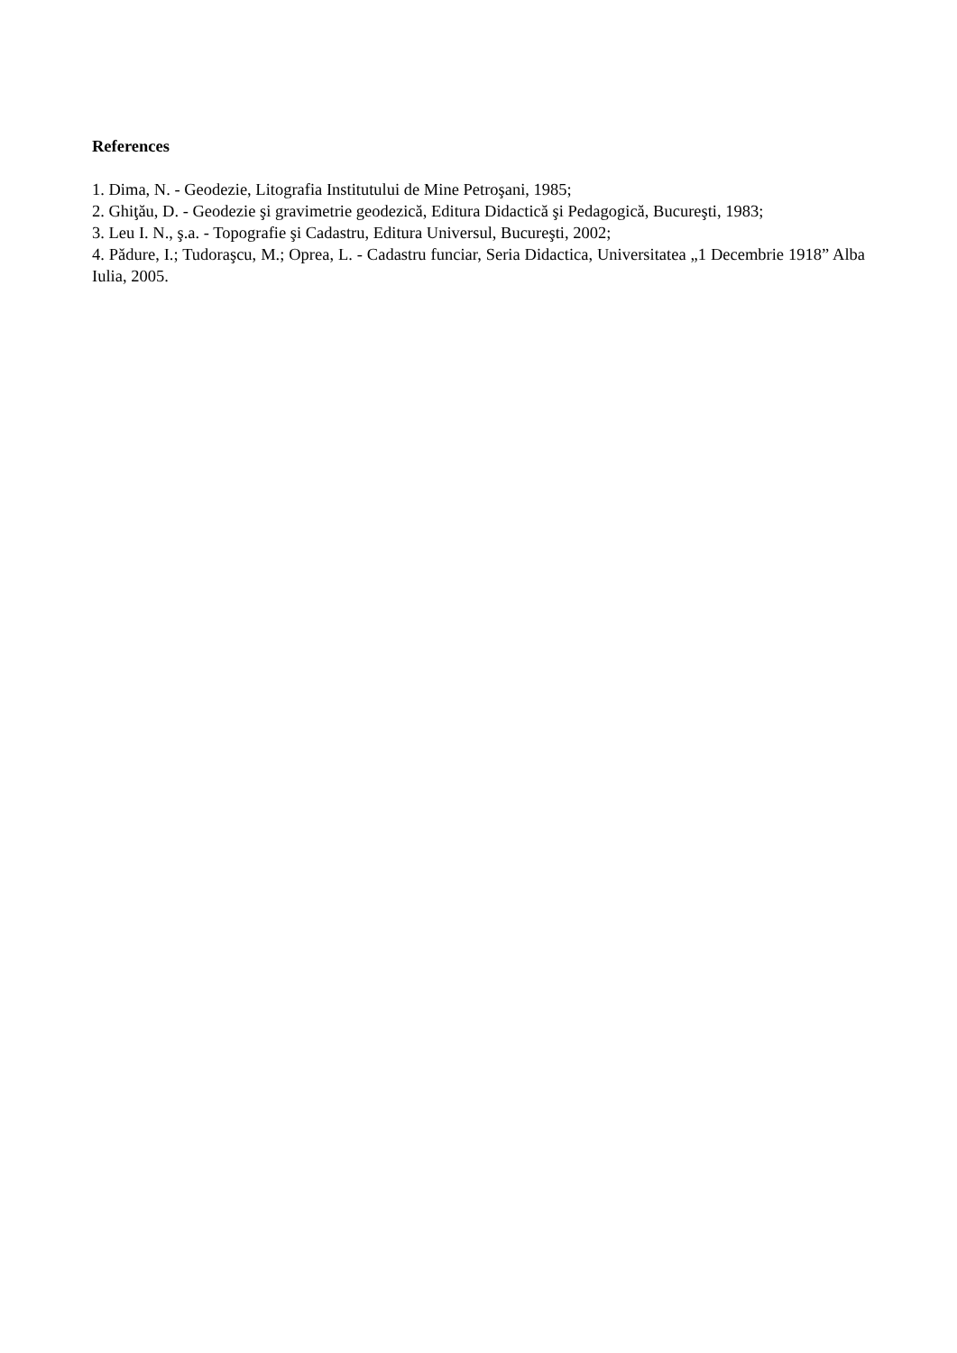References
1. Dima, N. - Geodezie, Litografia Institutului de Mine Petroşani, 1985;
2. Ghiţău, D. - Geodezie şi gravimetrie geodezică, Editura Didactică şi Pedagogică, Bucureşti, 1983;
3. Leu I. N., ş.a. - Topografie şi Cadastru, Editura Universul, Bucureşti, 2002;
4. Pădure, I.; Tudoraşcu, M.; Oprea, L. - Cadastru funciar, Seria Didactica, Universitatea „1 Decembrie 1918” Alba Iulia, 2005.